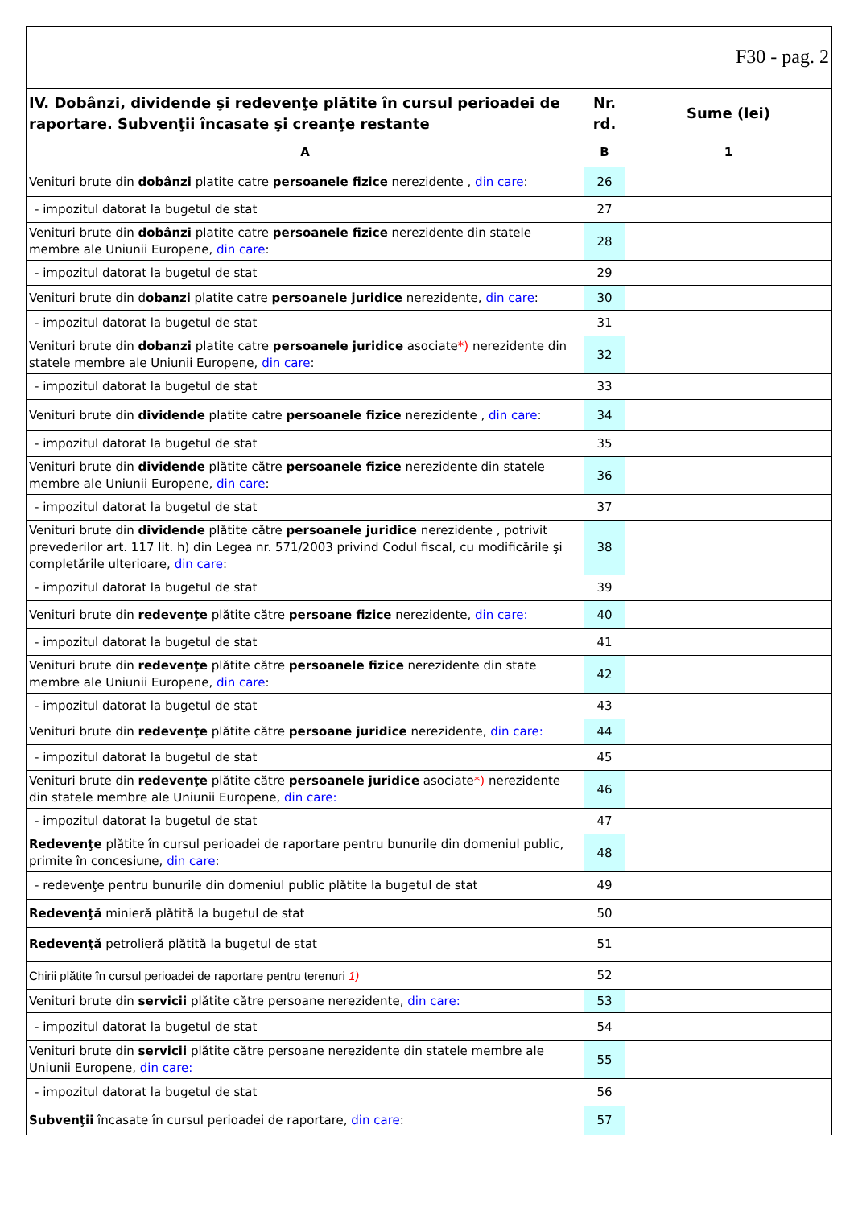| F30 - pag. 2 | | |
| IV. Dobânzi, dividende şi redevenţe plătite în cursul perioadei de raportare. Subvenţii încasate şi creanţe restante | Nr. rd. | Sume (lei) |
| A | B | 1 |
| Venituri brute din dobânzi platite catre persoanele fizice nerezidente , din care : | 26 | |
| - impozitul datorat la bugetul de stat | 27 | |
| Venituri brute din dobânzi platite catre persoanele fizice nerezidente din statele membre ale Uniunii Europene, din care : | 28 | |
| - impozitul datorat la bugetul de stat | 29 | |
| Venituri brute din d obanzi platite catre persoanele juridice nerezidente, din care : | 30 | |
| - impozitul datorat la bugetul de stat | 31 | |
| Venituri brute din dobanzi platite catre persoanele juridice asociate *) nerezidente din statele membre ale Uniunii Europene, din care : | 32 | |
| - impozitul datorat la bugetul de stat | 33 | |
| Venituri brute din dividende platite catre persoanele fizice nerezidente , din care : | 34 | |
| - impozitul datorat la bugetul de stat | 35 | |
| Venituri brute din dividende plătite către persoanele fizice nerezidente din statele membre ale Uniunii Europene, din care : | 36 | |
| - impozitul datorat la bugetul de stat | 37 | |
| Venituri brute din dividende plătite către persoanele juridice nerezidente , potrivit prevederilor art. 117 lit. h) din Legea nr. 571/2003 privind Codul fiscal, cu modificările şi completările ulterioare, din care : | 38 | |
| - impozitul datorat la bugetul de stat | 39 | |
| Venituri brute din redevenţe plătite către persoane fizice nerezidente, din care: | 40 | |
| - impozitul datorat la bugetul de stat | 41 | |
| Venituri brute din redevenţe plătite către persoanele fizice nerezidente din state membre ale Uniunii Europene, din care : | 42 | |
| - impozitul datorat la bugetul de stat | 43 | |
| Venituri brute din redevenţe plătite către persoane juridice nerezidente, din care: | 44 | |
| - impozitul datorat la bugetul de stat | 45 | |
| Venituri brute din redevenţe plătite către persoanele juridice asociate *) nerezidente din statele membre ale Uniunii Europene, din care: | 46 | |
| - impozitul datorat la bugetul de stat | 47 | |
| Redevenţe plătite în cursul perioadei de raportare pentru bunurile din domeniul public, primite în concesiune, din care : | 48 | |
| - redevenţe pentru bunurile din domeniul public plătite la bugetul de stat | 49 | |
| Redevenţă minieră plătită la bugetul de stat | 50 | |
| Redevenţă petrolieră plătită la bugetul de stat | 51 | |
| Chirii plătite în cursul perioadei de raportare pentru terenuri 1) | 52 | |
| Venituri brute din servicii plătite către persoane nerezidente, din care: | 53 | |
| - impozitul datorat la bugetul de stat | 54 | |
| Venituri brute din servicii plătite către persoane nerezidente din statele membre ale Uniunii Europene, din care: | 55 | |
| - impozitul datorat la bugetul de stat | 56 | |
| Subvenţii încasate în cursul perioadei de raportare, din care : | 57 | |